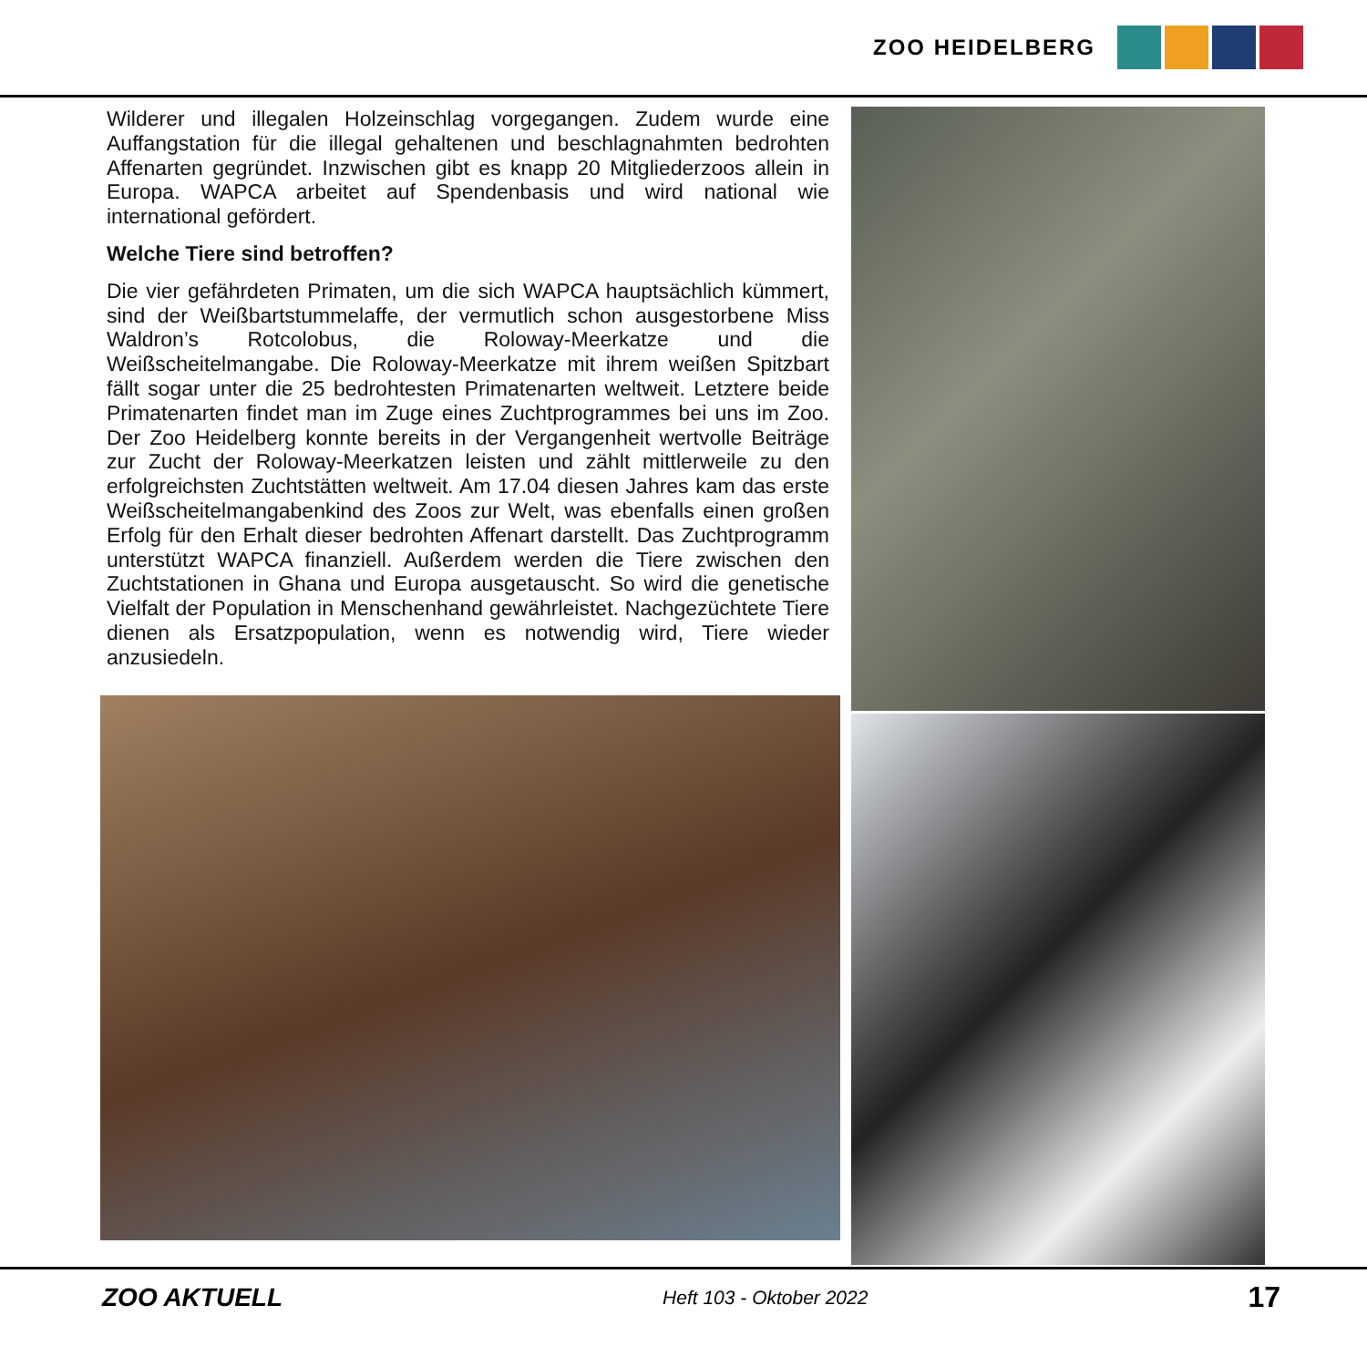ZOO HEIDELBERG
Wilderer und illegalen Holzeinschlag vorgegangen. Zudem wurde eine Auffangstation für die illegal gehaltenen und beschlagnahmten bedrohten Affenarten gegründet. Inzwischen gibt es knapp 20 Mitgliederzoos allein in Europa. WAPCA arbeitet auf Spendenbasis und wird national wie international gefördert.
Welche Tiere sind betroffen?
Die vier gefährdeten Primaten, um die sich WAPCA hauptsächlich kümmert, sind der Weißbartstummelaffe, der vermutlich schon ausgestorbene Miss Waldron’s Rotcolobus, die Roloway-Meerkatze und die Weißscheitelmangabe. Die Roloway-Meerkatze mit ihrem weißen Spitzbart fällt sogar unter die 25 bedrohtesten Primatenarten weltweit. Letztere beide Primatenarten findet man im Zuge eines Zuchtprogrammes bei uns im Zoo. Der Zoo Heidelberg konnte bereits in der Vergangenheit wertvolle Beiträge zur Zucht der Roloway-Meerkatzen leisten und zählt mittlerweile zu den erfolgreichsten Zuchtstätten weltweit. Am 17.04 diesen Jahres kam das erste Weißscheitelmangabenkind des Zoos zur Welt, was ebenfalls einen großen Erfolg für den Erhalt dieser bedrohten Affenart darstellt. Das Zuchtprogramm unterstützt WAPCA finanziell. Außerdem werden die Tiere zwischen den Zuchtstationen in Ghana und Europa ausgetauscht. So wird die genetische Vielfalt der Population in Menschenhand gewährleistet. Nachgezüchtete Tiere dienen als Ersatzpopulation, wenn es notwendig wird, Tiere wieder anzusiedeln.
ZOO AKTUELL Heft 103 - Oktober 2022 17